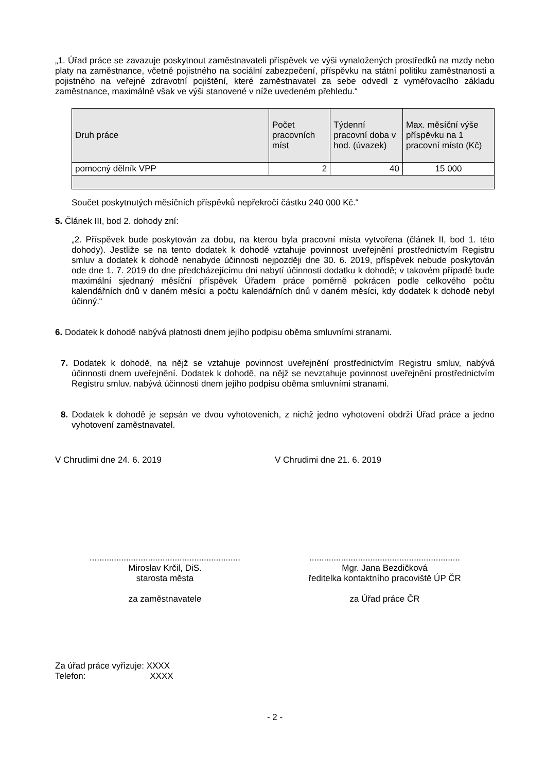„1. Úřad práce se zavazuje poskytnout zaměstnavateli příspěvek ve výši vynaložených prostředků na mzdy nebo platy na zaměstnance, včetně pojistného na sociální zabezpečení, příspěvku na státní politiku zaměstnanosti a pojistného na veřejné zdravotní pojištění, které zaměstnavatel za sebe odvedl z vyměřovacího základu zaměstnance, maximálně však ve výši stanovené v níže uvedeném přehledu.“
| Druh práce | Počet pracovních míst | Týdenní pracovní doba v hod. (úvazek) | Max. měsíční výše příspěvku na 1 pracovní místo (Kč) |
| --- | --- | --- | --- |
| pomocný dělník VPP | 2 | 40 | 15 000 |
Součet poskytnutých měsíčních příspěvků nepřekročí částku 240 000 Kč.“
5. Článek III, bod 2. dohody zní:
„2. Příspěvek bude poskytován za dobu, na kterou byla pracovní místa vytvořena (článek II, bod 1. této dohody). Jestliže se na tento dodatek k dohodě vztahuje povinnost uveřejnění prostřednictvím Registru smluv a dodatek k dohodě nenabyde účinnosti nejpozději dne 30. 6. 2019, příspěvek nebude poskytován ode dne 1. 7. 2019 do dne předcházejícímu dni nabytí účinnosti dodatku k dohodě; v takovém případě bude maximální sjednaný měsíční příspěvek Úřadem práce poměrně pokrácen podle celkového počtu kalendářních dnů v daném měsíci a počtu kalendářních dnů v daném měsíci, kdy dodatek k dohodě nebyl účinný.“
6. Dodatek k dohodě nabývá platnosti dnem jejího podpisu oběma smluvními stranami.
7. Dodatek k dohodě, na nějž se vztahuje povinnost uveřejnění prostřednictvím Registru smluv, nabývá účinnosti dnem uveřejnění. Dodatek k dohodě, na nějž se nevztahuje povinnost uveřejnění prostřednictvím Registru smluv, nabývá účinnosti dnem jejího podpisu oběma smluvními stranami.
8. Dodatek k dohodě je sepsán ve dvou vyhotoveních, z nichž jedno vyhotovení obdrží Úřad práce a jedno vyhotovení zaměstnavatel.
V Chrudimi dne 24. 6. 2019 V Chrudimi dne 21. 6. 2019
..............................................................
Miroslav Krčil, DiS.
starosta města
za zaměstnavatele
..............................................................
Mgr. Jana Bezdičková
ředitelka kontaktního pracoviště ÚP ČR
za Úřad práce ČR
Za úřad práce vyřizuje: XXXX
Telefon: XXXX
- 2 -